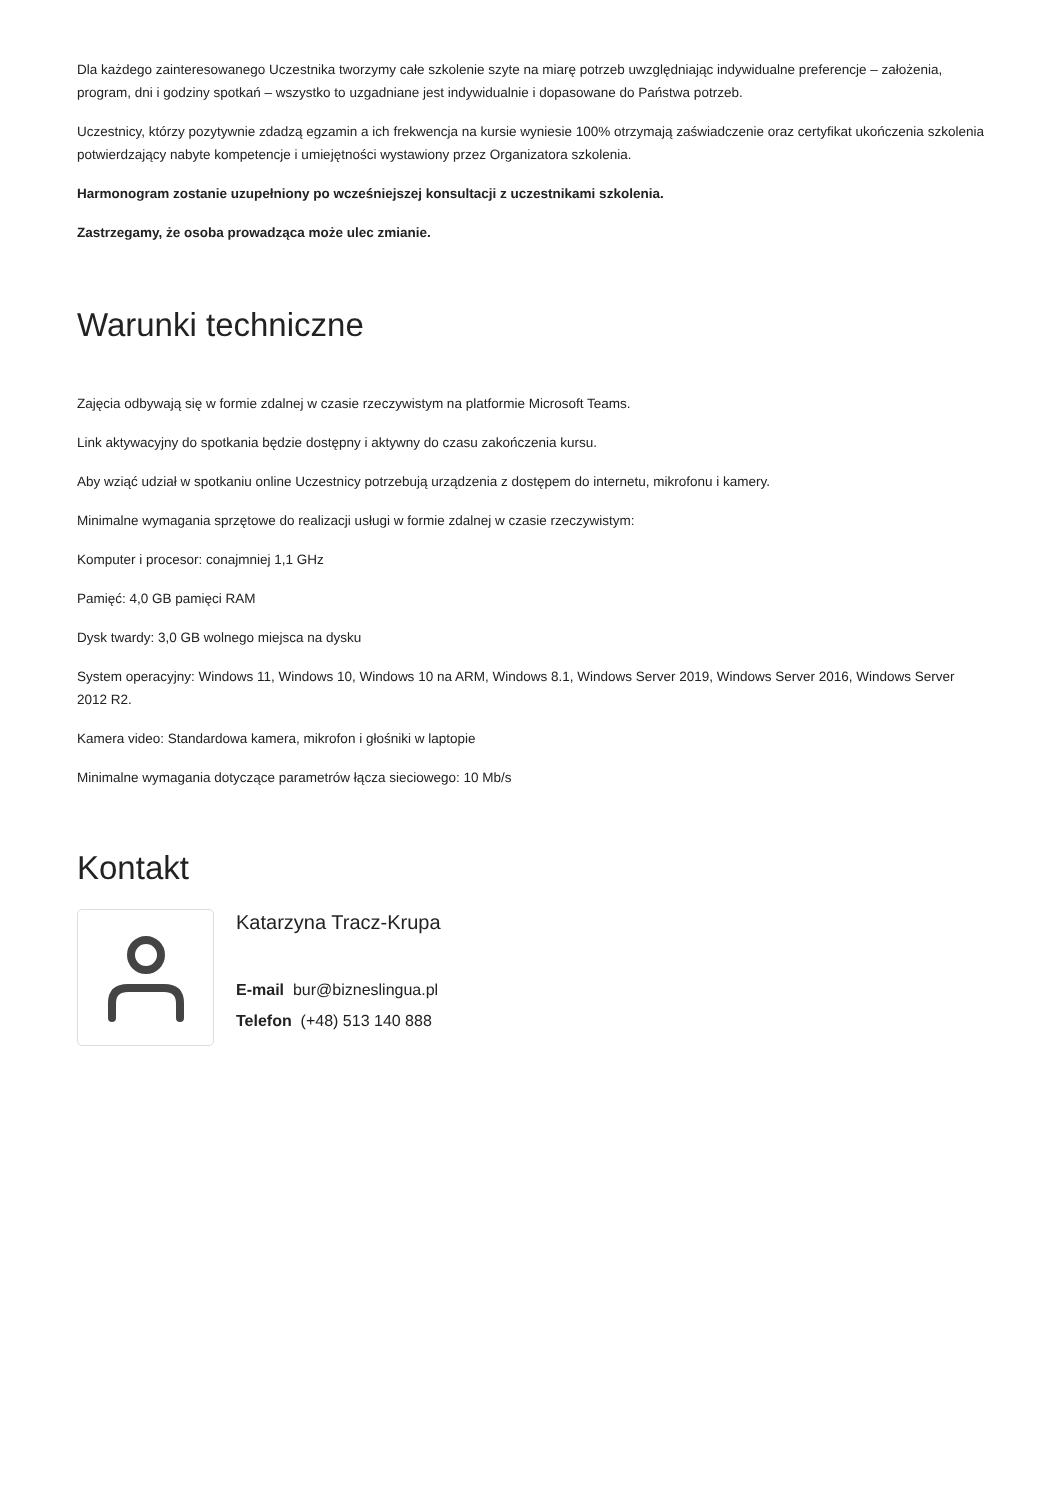Dla każdego zainteresowanego Uczestnika tworzymy całe szkolenie szyte na miarę potrzeb uwzględniając indywidualne preferencje – założenia, program, dni i godziny spotkań – wszystko to uzgadniane jest indywidualnie i dopasowane do Państwa potrzeb.
Uczestnicy, którzy pozytywnie zdadzą egzamin a ich frekwencja na kursie wyniesie 100% otrzymają zaświadczenie oraz certyfikat ukończenia szkolenia potwierdzający nabyte kompetencje i umiejętności wystawiony przez Organizatora szkolenia.
Harmonogram zostanie uzupełniony po wcześniejszej konsultacji z uczestnikami szkolenia.
Zastrzegamy, że osoba prowadząca może ulec zmianie.
Warunki techniczne
Zajęcia odbywają się w formie zdalnej w czasie rzeczywistym na platformie Microsoft Teams.
Link aktywacyjny do spotkania będzie dostępny i aktywny do czasu zakończenia kursu.
Aby wziąć udział w spotkaniu online Uczestnicy potrzebują urządzenia z dostępem do internetu, mikrofonu i kamery.
Minimalne wymagania sprzętowe do realizacji usługi w formie zdalnej w czasie rzeczywistym:
Komputer i procesor: conajmniej 1,1 GHz
Pamięć: 4,0 GB pamięci RAM
Dysk twardy: 3,0 GB wolnego miejsca na dysku
System operacyjny: Windows 11, Windows 10, Windows 10 na ARM, Windows 8.1, Windows Server 2019, Windows Server 2016, Windows Server 2012 R2.
Kamera video: Standardowa kamera, mikrofon i głośniki w laptopie
Minimalne wymagania dotyczące parametrów łącza sieciowego: 10 Mb/s
Kontakt
Katarzyna Tracz-Krupa
E-mail bur@bizneslingua.pl
Telefon (+48) 513 140 888